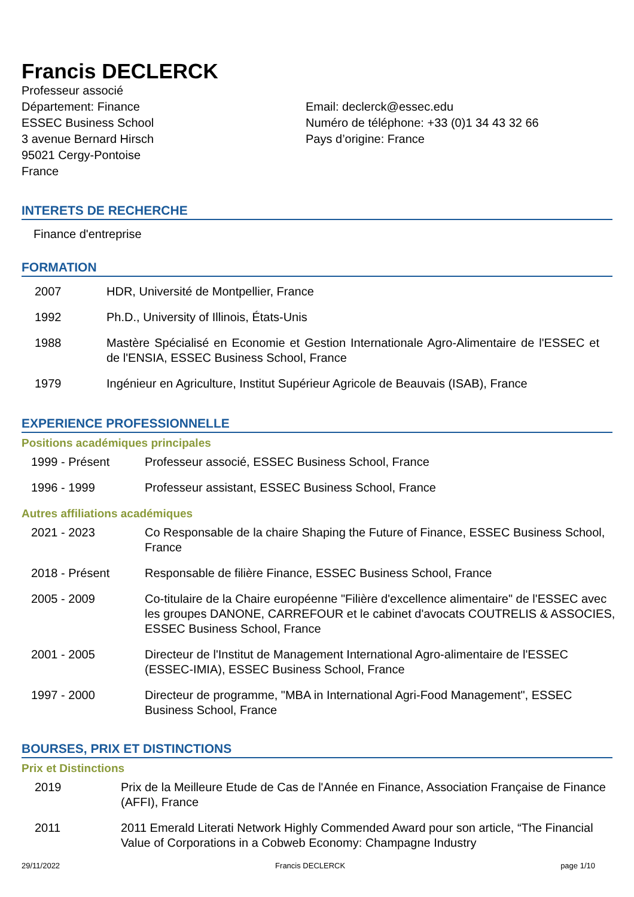Francis DECLERCK
Professeur associé
Département: Finance
ESSEC Business School
3 avenue Bernard Hirsch
95021 Cergy-Pontoise
France
Email: declerck@essec.edu
Numéro de téléphone: +33 (0)1 34 43 32 66
Pays d’origine: France
INTERETS DE RECHERCHE
Finance d'entreprise
FORMATION
| 2007 | HDR, Université de Montpellier, France |
| 1992 | Ph.D., University of Illinois, États-Unis |
| 1988 | Mastère Spécialisé en Economie et Gestion Internationale Agro-Alimentaire de l'ESSEC et de l'ENSIA, ESSEC Business School, France |
| 1979 | Ingénieur en Agriculture, Institut Supérieur Agricole de Beauvais (ISAB), France |
EXPERIENCE PROFESSIONNELLE
Positions académiques principales
| 1999 - Présent | Professeur associé, ESSEC Business School, France |
| 1996 - 1999 | Professeur assistant, ESSEC Business School, France |
Autres affiliations académiques
| 2021 - 2023 | Co Responsable de la chaire Shaping the Future of Finance, ESSEC Business School, France |
| 2018 - Présent | Responsable de filière Finance, ESSEC Business School, France |
| 2005 - 2009 | Co-titulaire de la Chaire européenne "Filière d'excellence alimentaire" de l'ESSEC avec les groupes DANONE, CARREFOUR et le cabinet d'avocats COUTRELIS & ASSOCIES, ESSEC Business School, France |
| 2001 - 2005 | Directeur de l'Institut de Management International Agro-alimentaire de l'ESSEC (ESSEC-IMIA), ESSEC Business School, France |
| 1997 - 2000 | Directeur de programme, "MBA in International Agri-Food Management", ESSEC Business School, France |
BOURSES, PRIX ET DISTINCTIONS
Prix et Distinctions
| 2019 | Prix de la Meilleure Etude de Cas de l'Année en Finance, Association Française de Finance (AFFI), France |
| 2011 | 2011 Emerald Literati Network Highly Commended Award pour son article, “The Financial Value of Corporations in a Cobweb Economy: Champagne Industry |
29/11/2022 Francis DECLERCK page 1/10